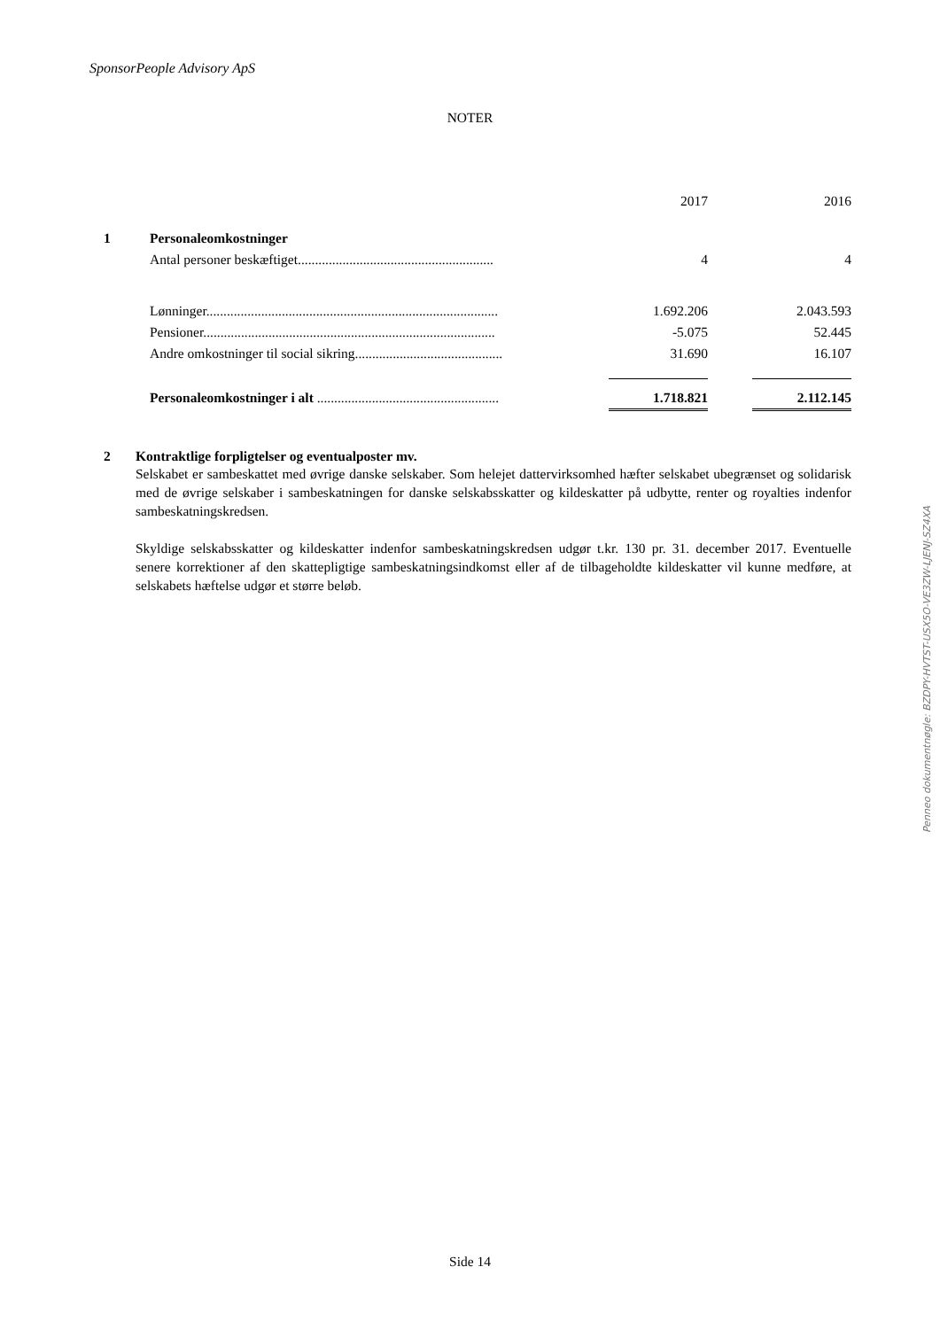SponsorPeople Advisory ApS
NOTER
| | | | 2017 | | 2016 |
| 1 | Personaleomkostninger | | | | |
| | Antal personer beskæftiget......................................................... | | 4 | | 4 |
| | Lønninger..................................................................................... | | 1.692.206 | | 2.043.593 |
| | Pensioner..................................................................................... | | -5.075 | | 52.445 |
| | Andre omkostninger til social sikring........................................... | | 31.690 | | 16.107 |
| | Personaleomkostninger i alt ..................................................... | | 1.718.821 | | 2.112.145 |
2 Kontraktlige forpligtelser og eventualposter mv.
Selskabet er sambeskattet med øvrige danske selskaber. Som helejet dattervirksomhed hæfter selskabet ubegrænset og solidarisk med de øvrige selskaber i sambeskatningen for danske selskabsskatter og kildeskatter på udbytte, renter og royalties indenfor sambeskatningskredsen.
Skyldige selskabsskatter og kildeskatter indenfor sambeskatningskredsen udgør t.kr. 130 pr. 31. december 2017. Eventuelle senere korrektioner af den skattepligtige sambeskatningsindkomst eller af de tilbageholdte kildeskatter vil kunne medføre, at selskabets hæftelse udgør et større beløb.
Penneo dokumentnøgle: BZDPY-HVTST-USX5O-VE3ZW-LJENJ-SZ4XA
Side 14